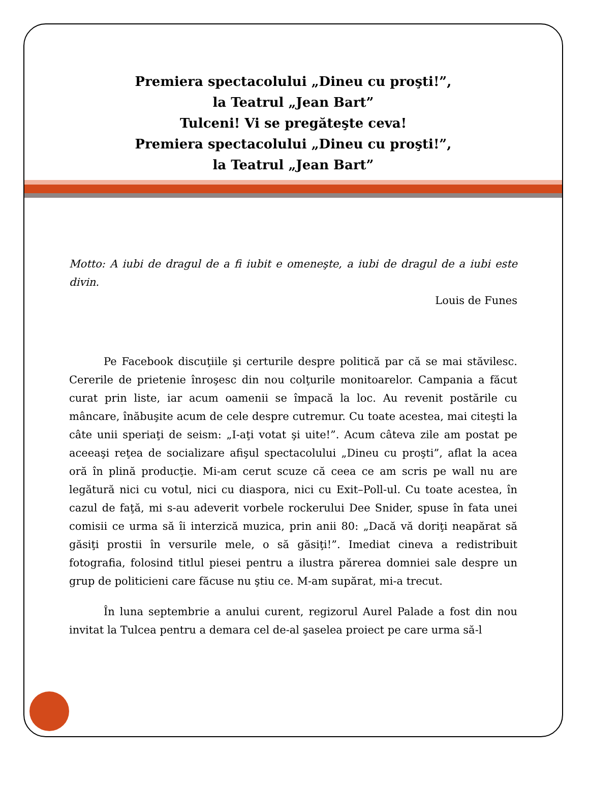Premiera spectacolului „Dineu cu proşti!”,
la Teatrul „Jean Bart”
Tulceni! Vi se pregăteşte ceva!
Premiera spectacolului „Dineu cu proşti!”,
la Teatrul „Jean Bart”
Motto: A iubi de dragul de a fi iubit e omeneşte, a iubi de dragul de a iubi este divin.
Louis de Funes
Pe Facebook discuţiile şi certurile despre politică par că se mai stăvilesc. Cererile de prietenie înroşesc din nou colţurile monitoarelor. Campania a făcut curat prin liste, iar acum oamenii se împacă la loc. Au revenit postările cu mâncare, înăbuşite acum de cele despre cutremur. Cu toate acestea, mai citeşti la câte unii speriaţi de seism: „I-aţi votat şi uite!”. Acum câteva zile am postat pe aceeaşi reţea de socializare afişul spectacolului „Dineu cu proşti”, aflat la acea oră în plină producţie. Mi-am cerut scuze că ceea ce am scris pe wall nu are legătură nici cu votul, nici cu diaspora, nici cu Exit–Poll-ul. Cu toate acestea, în cazul de faţă, mi s-au adeverit vorbele rockerului Dee Snider, spuse în fata unei comisii ce urma să îi interzică muzica, prin anii 80: „Dacă vă doriţi neapărat să găsiţi prostii în versurile mele, o să găsiţi!”. Imediat cineva a redistribuit fotografia, folosind titlul piesei pentru a ilustra părerea domniei sale despre un grup de politicieni care făcuse nu ştiu ce. M-am supărat, mi-a trecut.
În luna septembrie a anului curent, regizorul Aurel Palade a fost din nou invitat la Tulcea pentru a demara cel de-al şaselea proiect pe care urma să-l